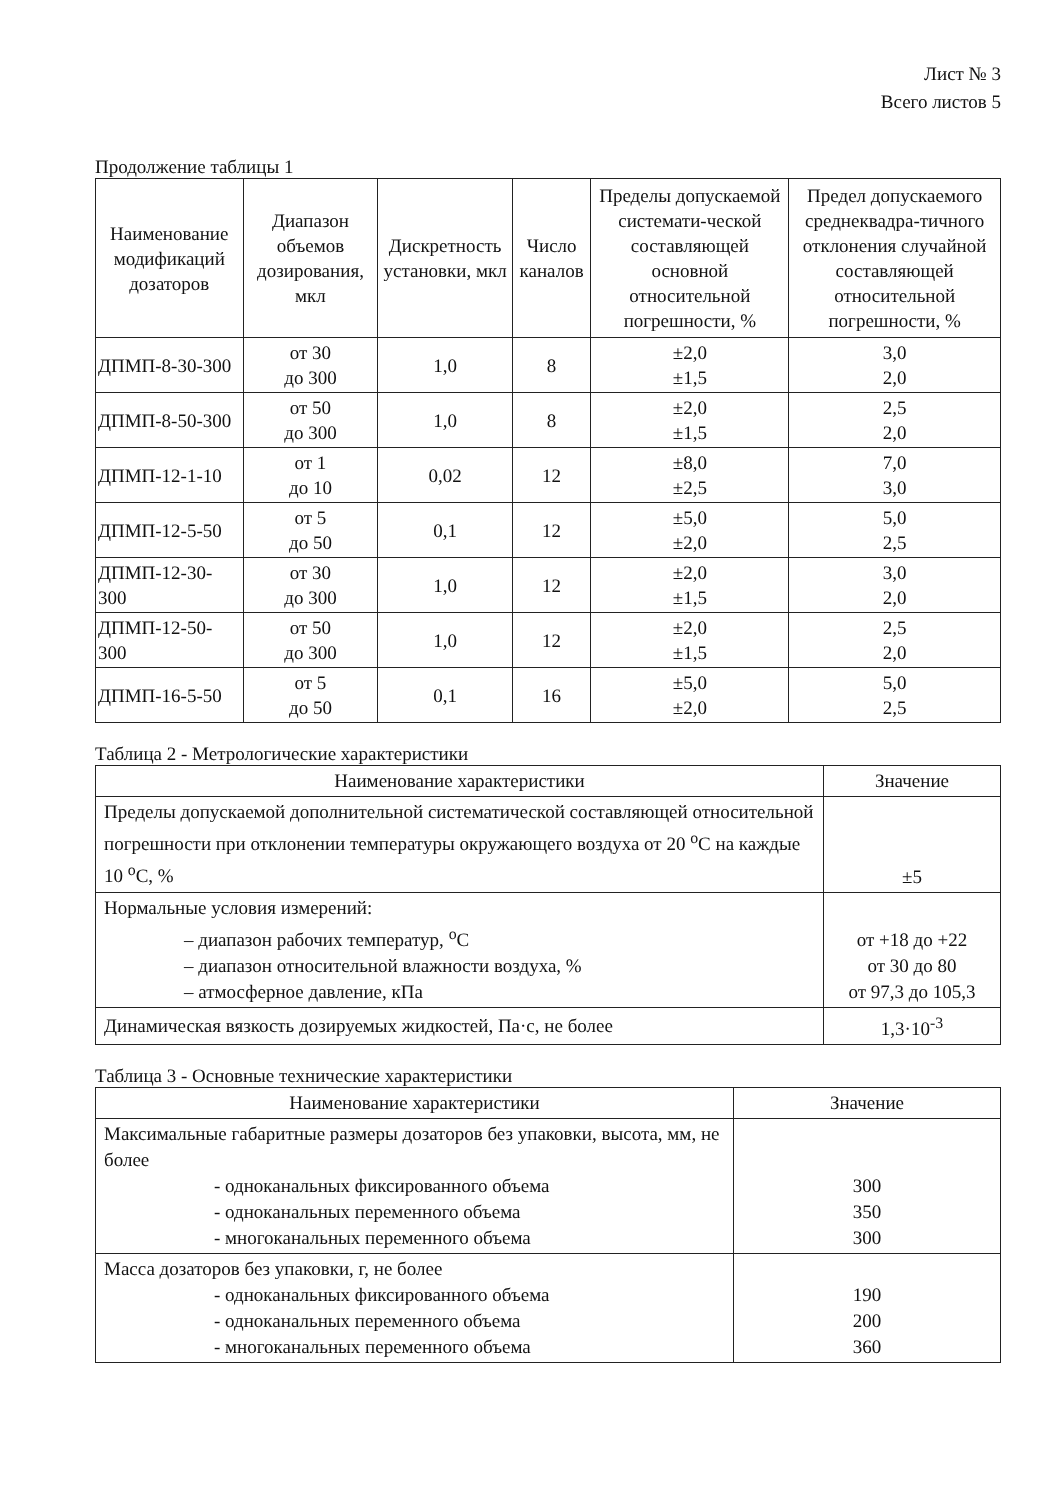Лист № 3
Всего листов 5
Продолжение таблицы 1
| Наименование модификаций дозаторов | Диапазон объемов дозирования, мкл | Дискретность установки, мкл | Число каналов | Пределы допускаемой системати-ческой составляющей основной относительной погрешности, % | Предел допускаемого среднеквадра-тичного отклонения случайной составляющей относительной погрешности, % |
| --- | --- | --- | --- | --- | --- |
| ДПМП-8-30-300 | от 30 до 300 | 1,0 | 8 | ±2,0 ±1,5 | 3,0 2,0 |
| ДПМП-8-50-300 | от 50 до 300 | 1,0 | 8 | ±2,0 ±1,5 | 2,5 2,0 |
| ДПМП-12-1-10 | от 1 до 10 | 0,02 | 12 | ±8,0 ±2,5 | 7,0 3,0 |
| ДПМП-12-5-50 | от 5 до 50 | 0,1 | 12 | ±5,0 ±2,0 | 5,0 2,5 |
| ДПМП-12-30-300 | от 30 до 300 | 1,0 | 12 | ±2,0 ±1,5 | 3,0 2,0 |
| ДПМП-12-50-300 | от 50 до 300 | 1,0 | 12 | ±2,0 ±1,5 | 2,5 2,0 |
| ДПМП-16-5-50 | от 5 до 50 | 0,1 | 16 | ±5,0 ±2,0 | 5,0 2,5 |
Таблица 2 - Метрологические характеристики
| Наименование характеристики | Значение |
| --- | --- |
| Пределы допускаемой дополнительной систематической составляющей относительной погрешности при отклонении температуры окружающего воздуха от 20 <sup>o</sup>С на каждые 10 <sup>o</sup>С, % | ±5 |
| Нормальные условия измерений: – диапазон рабочих температур, <sup>o</sup>С – диапазон относительной влажности воздуха, % – атмосферное давление, кПа | от +18 до +22 от 30 до 80 от 97,3 до 105,3 |
| Динамическая вязкость дозируемых жидкостей, Па·с, не более | 1,3·10<sup>-3</sup> |
Таблица 3 - Основные технические характеристики
| Наименование характеристики | Значение |
| --- | --- |
| Максимальные габаритные размеры дозаторов без упаковки, высота, мм, не более - одноканальных фиксированного объема - одноканальных переменного объема - многоканальных переменного объема | 300 350 300 |
| Масса дозаторов без упаковки, г, не более - одноканальных фиксированного объема - одноканальных переменного объема - многоканальных переменного объема | 190 200 360 |